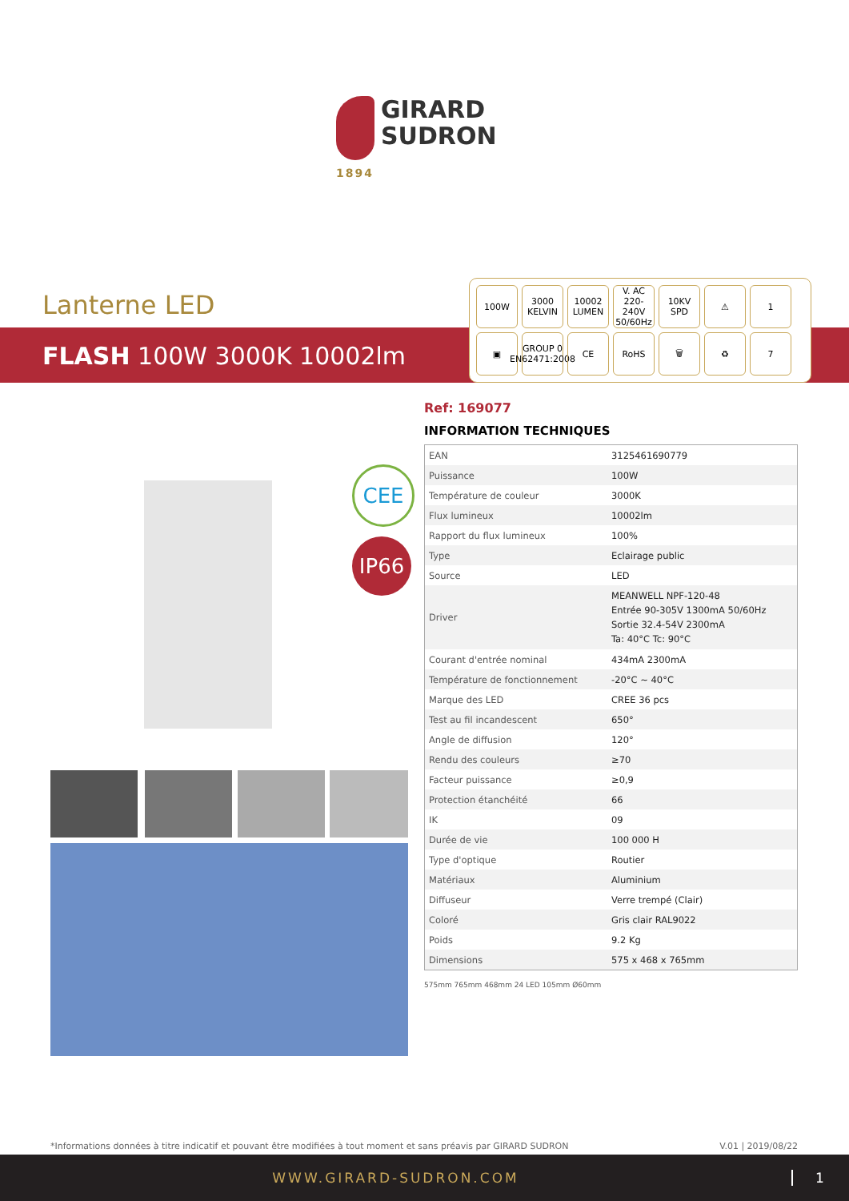GIRARD
SUDRON
1894
Lanterne LED
FLASH 100W 3000K 10002lm
100W
3000 KELVIN
10002 LUMEN
V. AC 220-240V 50/60Hz
10KV SPD
⚠
1
▣
GROUP 0 EN62471:2008
CE
RoHS
🗑
♻
7
CEE
IP66
Ref: 169077
INFORMATION TECHNIQUES
| EAN | 3125461690779 |
| Puissance | 100W |
| Température de couleur | 3000K |
| Flux lumineux | 10002lm |
| Rapport du flux lumineux | 100% |
| Type | Eclairage public |
| Source | LED |
| Driver | MEANWELL NPF-120-48 Entrée 90-305V 1300mA 50/60Hz Sortie 32.4-54V 2300mA Ta: 40°C Tc: 90°C |
| Courant d'entrée nominal | 434mA 2300mA |
| Température de fonctionnement | -20°C ~ 40°C |
| Marque des LED | CREE 36 pcs |
| Test au fil incandescent | 650° |
| Angle de diffusion | 120° |
| Rendu des couleurs | ≥70 |
| Facteur puissance | ≥0,9 |
| Protection étanchéité | 66 |
| IK | 09 |
| Durée de vie | 100 000 H |
| Type d'optique | Routier |
| Matériaux | Aluminium |
| Diffuseur | Verre trempé (Clair) |
| Coloré | Gris clair RAL9022 |
| Poids | 9.2 Kg |
| Dimensions | 575 x 468 x 765mm |
575mm 765mm 468mm 24 LED 105mm Ø60mm
*Informations données à titre indicatif et pouvant être modifiées à tout moment et sans préavis par GIRARD SUDRON V.01 | 2019/08/22
WWW.GIRARD-SUDRON.COM 1